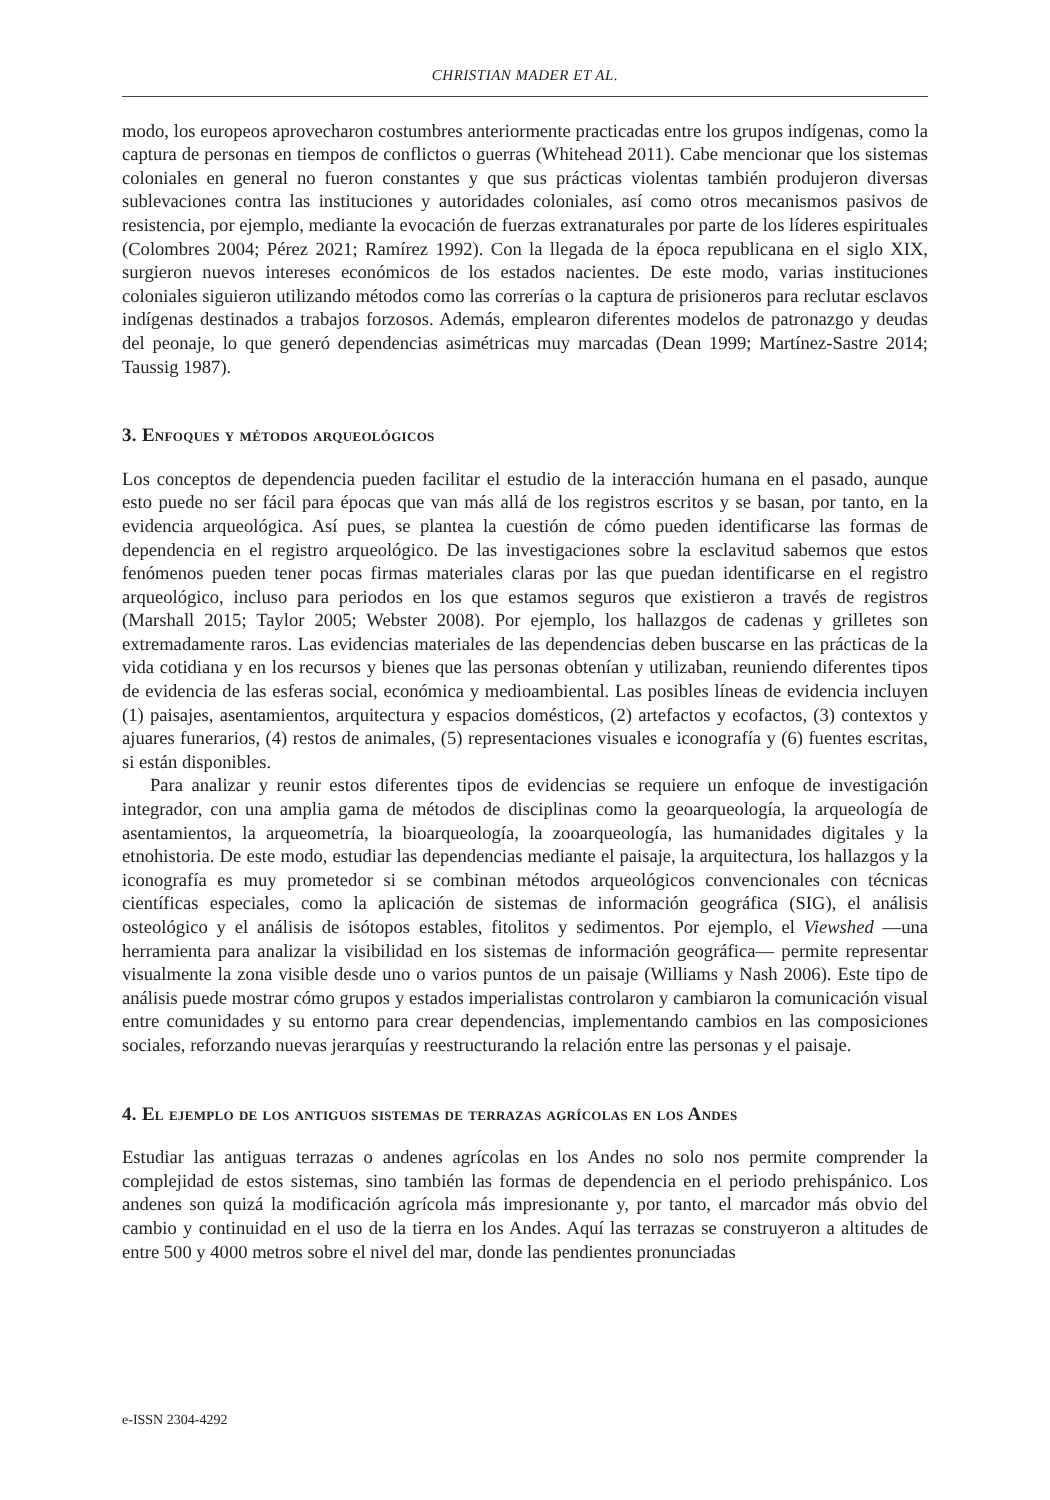CHRISTIAN MADER ET AL.
modo, los europeos aprovecharon costumbres anteriormente practicadas entre los grupos indígenas, como la captura de personas en tiempos de conflictos o guerras (Whitehead 2011). Cabe mencionar que los sistemas coloniales en general no fueron constantes y que sus prácticas violentas también produjeron diversas sublevaciones contra las instituciones y autoridades coloniales, así como otros mecanismos pasivos de resistencia, por ejemplo, mediante la evocación de fuerzas extranaturales por parte de los líderes espirituales (Colombres 2004; Pérez 2021; Ramírez 1992). Con la llegada de la época republicana en el siglo XIX, surgieron nuevos intereses económicos de los estados nacientes. De este modo, varias instituciones coloniales siguieron utilizando métodos como las correrías o la captura de prisioneros para reclutar esclavos indígenas destinados a trabajos forzosos. Además, emplearon diferentes modelos de patronazgo y deudas del peonaje, lo que generó dependencias asimétricas muy marcadas (Dean 1999; Martínez-Sastre 2014; Taussig 1987).
3. Enfoques y métodos arqueológicos
Los conceptos de dependencia pueden facilitar el estudio de la interacción humana en el pasado, aunque esto puede no ser fácil para épocas que van más allá de los registros escritos y se basan, por tanto, en la evidencia arqueológica. Así pues, se plantea la cuestión de cómo pueden identificarse las formas de dependencia en el registro arqueológico. De las investigaciones sobre la esclavitud sabemos que estos fenómenos pueden tener pocas firmas materiales claras por las que puedan identificarse en el registro arqueológico, incluso para periodos en los que estamos seguros que existieron a través de registros (Marshall 2015; Taylor 2005; Webster 2008). Por ejemplo, los hallazgos de cadenas y grilletes son extremadamente raros. Las evidencias materiales de las dependencias deben buscarse en las prácticas de la vida cotidiana y en los recursos y bienes que las personas obtenían y utilizaban, reuniendo diferentes tipos de evidencia de las esferas social, económica y medioambiental. Las posibles líneas de evidencia incluyen (1) paisajes, asentamientos, arquitectura y espacios domésticos, (2) artefactos y ecofactos, (3) contextos y ajuares funerarios, (4) restos de animales, (5) representaciones visuales e iconografía y (6) fuentes escritas, si están disponibles.
Para analizar y reunir estos diferentes tipos de evidencias se requiere un enfoque de investigación integrador, con una amplia gama de métodos de disciplinas como la geoarqueología, la arqueología de asentamientos, la arqueometría, la bioarqueología, la zooarqueología, las humanidades digitales y la etnohistoria. De este modo, estudiar las dependencias mediante el paisaje, la arquitectura, los hallazgos y la iconografía es muy prometedor si se combinan métodos arqueológicos convencionales con técnicas científicas especiales, como la aplicación de sistemas de información geográfica (SIG), el análisis osteológico y el análisis de isótopos estables, fitolitos y sedimentos. Por ejemplo, el Viewshed —una herramienta para analizar la visibilidad en los sistemas de información geográfica— permite representar visualmente la zona visible desde uno o varios puntos de un paisaje (Williams y Nash 2006). Este tipo de análisis puede mostrar cómo grupos y estados imperialistas controlaron y cambiaron la comunicación visual entre comunidades y su entorno para crear dependencias, implementando cambios en las composiciones sociales, reforzando nuevas jerarquías y reestructurando la relación entre las personas y el paisaje.
4. El ejemplo de los antiguos sistemas de terrazas agrícolas en los Andes
Estudiar las antiguas terrazas o andenes agrícolas en los Andes no solo nos permite comprender la complejidad de estos sistemas, sino también las formas de dependencia en el periodo prehispánico. Los andenes son quizá la modificación agrícola más impresionante y, por tanto, el marcador más obvio del cambio y continuidad en el uso de la tierra en los Andes. Aquí las terrazas se construyeron a altitudes de entre 500 y 4000 metros sobre el nivel del mar, donde las pendientes pronunciadas
e-ISSN 2304-4292